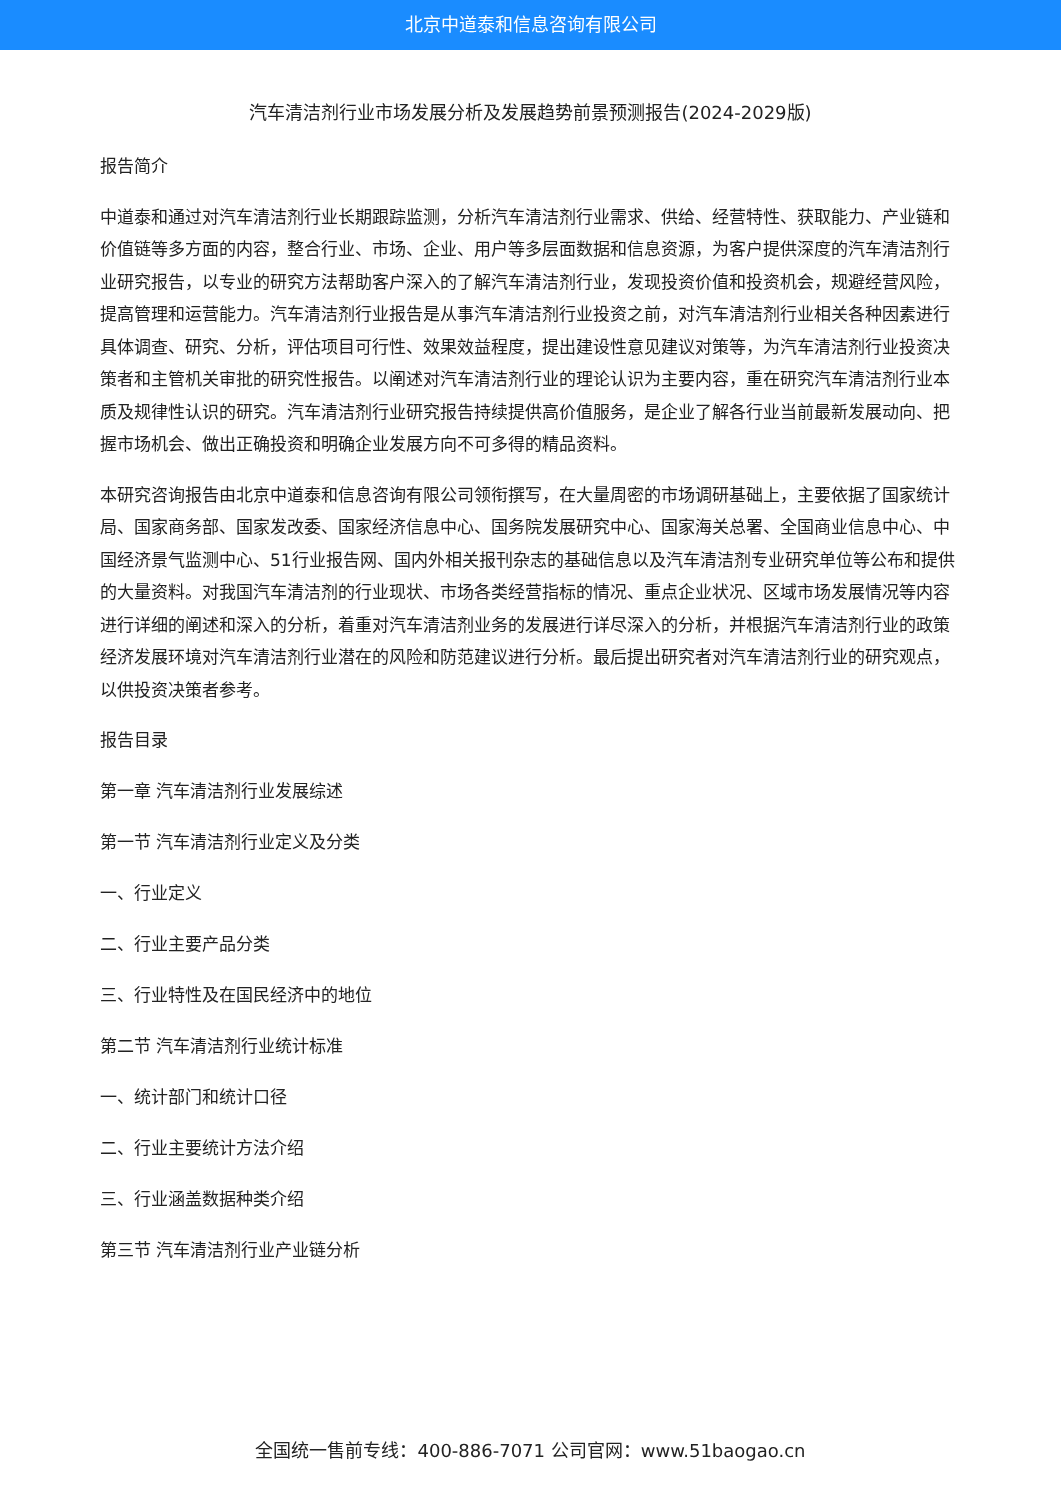北京中道泰和信息咨询有限公司
汽车清洁剂行业市场发展分析及发展趋势前景预测报告(2024-2029版)
报告简介
中道泰和通过对汽车清洁剂行业长期跟踪监测，分析汽车清洁剂行业需求、供给、经营特性、获取能力、产业链和价值链等多方面的内容，整合行业、市场、企业、用户等多层面数据和信息资源，为客户提供深度的汽车清洁剂行业研究报告，以专业的研究方法帮助客户深入的了解汽车清洁剂行业，发现投资价值和投资机会，规避经营风险，提高管理和运营能力。汽车清洁剂行业报告是从事汽车清洁剂行业投资之前，对汽车清洁剂行业相关各种因素进行具体调查、研究、分析，评估项目可行性、效果效益程度，提出建设性意见建议对策等，为汽车清洁剂行业投资决策者和主管机关审批的研究性报告。以阐述对汽车清洁剂行业的理论认识为主要内容，重在研究汽车清洁剂行业本质及规律性认识的研究。汽车清洁剂行业研究报告持续提供高价值服务，是企业了解各行业当前最新发展动向、把握市场机会、做出正确投资和明确企业发展方向不可多得的精品资料。
本研究咨询报告由北京中道泰和信息咨询有限公司领衔撰写，在大量周密的市场调研基础上，主要依据了国家统计局、国家商务部、国家发改委、国家经济信息中心、国务院发展研究中心、国家海关总署、全国商业信息中心、中国经济景气监测中心、51行业报告网、国内外相关报刊杂志的基础信息以及汽车清洁剂专业研究单位等公布和提供的大量资料。对我国汽车清洁剂的行业现状、市场各类经营指标的情况、重点企业状况、区域市场发展情况等内容进行详细的阐述和深入的分析，着重对汽车清洁剂业务的发展进行详尽深入的分析，并根据汽车清洁剂行业的政策经济发展环境对汽车清洁剂行业潜在的风险和防范建议进行分析。最后提出研究者对汽车清洁剂行业的研究观点，以供投资决策者参考。
报告目录
第一章 汽车清洁剂行业发展综述
第一节 汽车清洁剂行业定义及分类
一、行业定义
二、行业主要产品分类
三、行业特性及在国民经济中的地位
第二节 汽车清洁剂行业统计标准
一、统计部门和统计口径
二、行业主要统计方法介绍
三、行业涵盖数据种类介绍
第三节 汽车清洁剂行业产业链分析
全国统一售前专线：400-886-7071 公司官网：www.51baogao.cn